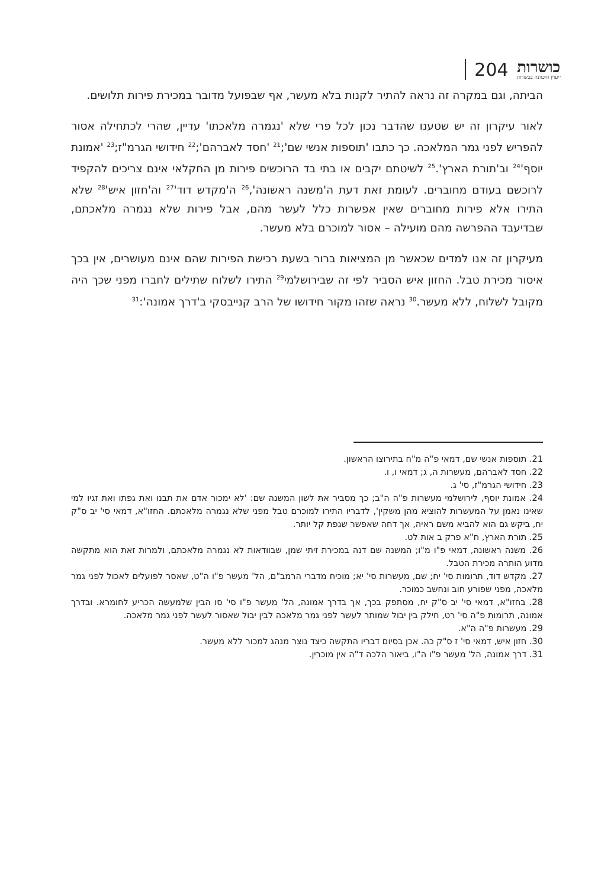204
כושרות
ייעוץ והכוונה בכשרות
הביתה, וגם במקרה זה נראה להתיר לקנות בלא מעשר, אף שבפועל מדובר במכירת פירות תלושים.
לאור עיקרון זה יש שטענו שהדבר נכון לכל פרי שלא 'נגמרה מלאכתו' עדיין, שהרי לכתחילה אסור להפריש לפני גמר המלאכה. כך כתבו 'תוספות אנשי שם';<sup>21</sup> 'חסד לאברהם';<sup>22</sup> חידושי הגרמ"ז;<sup>23</sup> 'אמונת יוסף'<sup>24</sup> וב'תורת הארץ'.<sup>25</sup> לשיטתם יקבים או בתי בד הרוכשים פירות מן החקלאי אינם צריכים להקפיד לרוכשם בעודם מחוברים. לעומת זאת דעת ה'משנה ראשונה',<sup>26</sup> ה'מקדש דוד'<sup>27</sup> וה'חזון איש'<sup>28</sup> שלא התירו אלא פירות מחוברים שאין אפשרות כלל לעשר מהם, אבל פירות שלא נגמרה מלאכתם, שבדיעבד ההפרשה מהם מועילה – אסור למוכרם בלא מעשר.
מעיקרון זה אנו למדים שכאשר מן המציאות ברור בשעת רכישת הפירות שהם אינם מעושרים, אין בכך איסור מכירת טבל. החזון איש הסביר לפי זה שבירושלמי<sup>29</sup> התירו לשלוח שתילים לחברו מפני שכך היה מקובל לשלוח, ללא מעשר.<sup>30</sup> נראה שזהו מקור חידושו של הרב קנייבסקי ב'דרך אמונה':<sup>31</sup>
21. תוספות אנשי שם, דמאי פ"ה מ"ח בתירוצו הראשון.
22. חסד לאברהם, מעשרות ה, ג; דמאי ו, ו.
23. חידושי הגרמ"ז, סי' ג.
24. אמונת יוסף, לירושלמי מעשרות פ"ה ה"ב; כך מסביר את לשון המשנה שם: 'לא ימכור אדם את תבנו ואת גפתו ואת זגיו למי שאינו נאמן על המעשרות להוציא מהן משקין', לדבריו התירו למוכרם טבל מפני שלא נגמרה מלאכתם. החזו"א, דמאי סי' יב ס"ק יח, ביקש גם הוא להביא משם ראיה, אך דחה שאפשר שגפת קל יותר.
25. תורת הארץ, ח"א פרק ב אות לט.
26. משנה ראשונה, דמאי פ"ו מ"ו; המשנה שם דנה במכירת זיתי שמן, שבוודאות לא נגמרה מלאכתם, ולמרות זאת הוא מתקשה מדוע הותרה מכירת הטבל.
27. מקדש דוד, תרומות סי' יח; שם, מעשרות סי' יא; מוכיח מדברי הרמב"ם, הל' מעשר פ"ו ה"ט, שאסר לפועלים לאכול לפני גמר מלאכה, מפני שפורע חוב ונחשב כמוכר.
28. בחזו"א, דמאי סי' יב ס"ק יח, מסתפק בכך, אך בדרך אמונה, הל' מעשר פ"ו סי' סו הבין שלמעשה הכריע לחומרא. ובדרך אמונה, תרומות פ"ה סי' רט, חילק בין יבול שמותר לעשר לפני גמר מלאכה לבין יבול שאסור לעשר לפני גמר מלאכה.
29. מעשרות פ"ה ה"א.
30. חזון איש, דמאי סי' ז ס"ק כה. אכן בסיום דבריו התקשה כיצד נוצר מנהג למכור ללא מעשר.
31. דרך אמונה, הל' מעשר פ"ו ה"ו, ביאור הלכה ד"ה אין מוכרין.